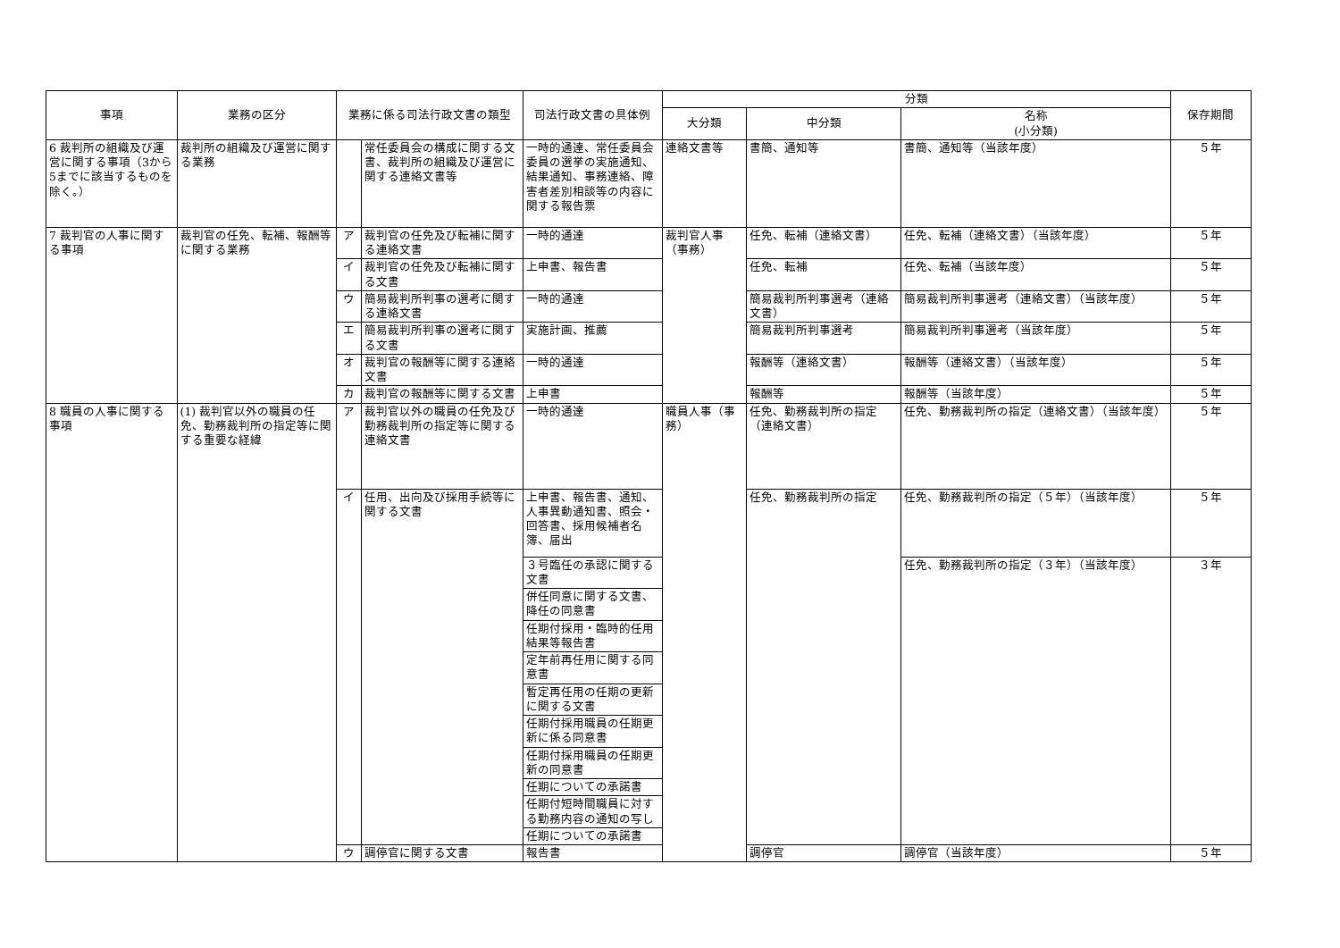| 事項 | 業務の区分 | 業務に係る司法行政文書の類型 | | 司法行政文書の具体例 | 分類 | | | 保存期間 |
| --- | --- | --- | --- | --- | --- | --- | --- | --- |
| | | | | | 大分類 | 中分類 | 名称 (小分類) | |
| 6 裁判所の組織及び運営に関する事項（3から5までに該当するものを除く。） | 裁判所の組織及び運営に関する業務 | | 常任委員会の構成に関する文書、裁判所の組織及び運営に関する連絡文書等 | 一時的通達、常任委員会委員の選挙の実施通知、結果通知、事務連絡、障害者差別相談等の内容に関する報告票 | 連絡文書等 | 書簡、通知等 | 書簡、通知等（当該年度） | ５年 |
| 7 裁判官の人事に関する事項 | 裁判官の任免、転補、報酬等に関する業務 | ア | 裁判官の任免及び転補に関する連絡文書 | 一時的通達 | 裁判官人事（事務） | 任免、転補（連絡文書） | 任免、転補（連絡文書）（当該年度） | ５年 |
| | | イ | 裁判官の任免及び転補に関する文書 | 上申書、報告書 | | 任免、転補 | 任免、転補（当該年度） | ５年 |
| | | ウ | 簡易裁判所判事の選考に関する連絡文書 | 一時的通達 | | 簡易裁判所判事選考（連絡文書） | 簡易裁判所判事選考（連絡文書）（当該年度） | ５年 |
| | | エ | 簡易裁判所判事の選考に関する文書 | 実施計画、推薦 | | 簡易裁判所判事選考 | 簡易裁判所判事選考（当該年度） | ５年 |
| | | オ | 裁判官の報酬等に関する連絡文書 | 一時的通達 | | 報酬等（連絡文書） | 報酬等（連絡文書）（当該年度） | ５年 |
| | | カ | 裁判官の報酬等に関する文書 | 上申書 | | 報酬等 | 報酬等（当該年度） | ５年 |
| 8 職員の人事に関する事項 | (1) 裁判官以外の職員の任免、勤務裁判所の指定等に関する重要な経緯 | ア | 裁判官以外の職員の任免及び勤務裁判所の指定等に関する連絡文書 | 一時的通達 | 職員人事（事務） | 任免、勤務裁判所の指定（連絡文書） | 任免、勤務裁判所の指定（連絡文書）（当該年度） | ５年 |
| | | イ | 任用、出向及び採用手続等に関する文書 | 上申書、報告書、通知、人事異動通知書、照会・回答書、採用候補者名簿、届出 | | 任免、勤務裁判所の指定 | 任免、勤務裁判所の指定（５年）（当該年度） | ５年 |
| | | | | ３号臨任の承認に関する文書 | | | 任免、勤務裁判所の指定（３年）（当該年度） | ３年 |
| | | | | 併任同意に関する文書、降任の同意書 | | | | |
| | | | | 任期付採用・臨時的任用結果等報告書 | | | | |
| | | | | 定年前再任用に関する同意書 | | | | |
| | | | | 暫定再任用の任期の更新に関する文書 | | | | |
| | | | | 任期付採用職員の任期更新に係る同意書 | | | | |
| | | | | 任期付採用職員の任期更新の同意書 | | | | |
| | | | | 任期についての承諾書 | | | | |
| | | | | 任期付短時間職員に対する勤務内容の通知の写し | | | | |
| | | | | 任期についての承諾書 | | | | |
| | | ウ | 調停官に関する文書 | 報告書 | | 調停官 | 調停官（当該年度） | ５年 |